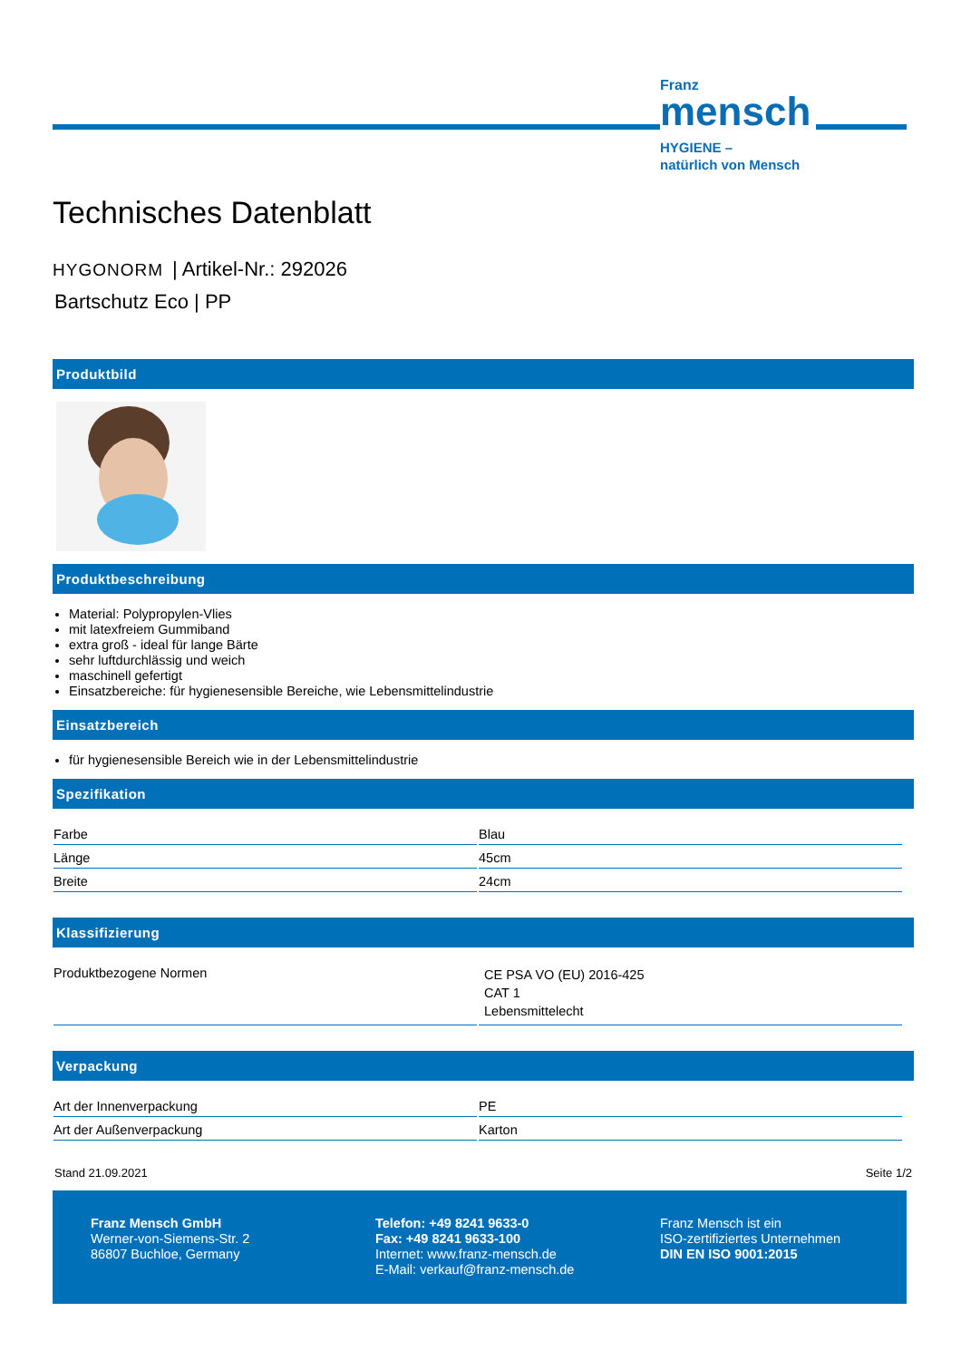Franz
mensch
HYGIENE –
natürlich von Mensch
Technisches Datenblatt
HYGONORM | Artikel-Nr.: 292026
Bartschutz Eco | PP
Produktbild
Produktbeschreibung
Material: Polypropylen-Vlies
mit latexfreiem Gummiband
extra groß - ideal für lange Bärte
sehr luftdurchlässig und weich
maschinell gefertigt
Einsatzbereiche: für hygienesensible Bereiche, wie Lebensmittelindustrie
Einsatzbereich
für hygienesensible Bereich wie in der Lebensmittelindustrie
Spezifikation
| Farbe | Blau |
| Länge | 45cm |
| Breite | 24cm |
Klassifizierung
| Produktbezogene Normen | CE PSA VO (EU) 2016-425 CAT 1 Lebensmittelecht |
Verpackung
| Art der Innenverpackung | PE |
| Art der Außenverpackung | Karton |
Stand 21.09.2021 Seite 1/2
Franz Mensch GmbH
Werner-von-Siemens-Str. 2
86807 Buchloe, Germany
Telefon: +49 8241 9633-0
Fax: +49 8241 9633-100
Internet: www.franz-mensch.de
E-Mail: verkauf@franz-mensch.de
Franz Mensch ist ein
ISO-zertifiziertes Unternehmen
DIN EN ISO 9001:2015